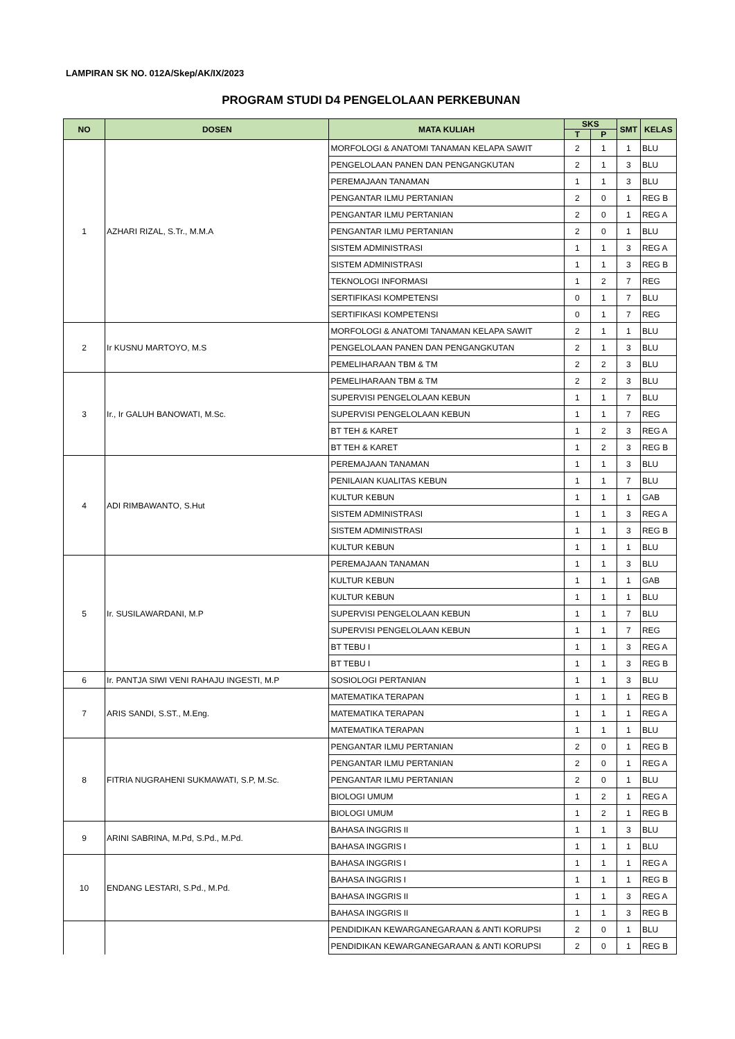LAMPIRAN SK NO. 012A/Skep/AK/IX/2023
PROGRAM STUDI D4 PENGELOLAAN PERKEBUNAN
| NO | DOSEN | MATA KULIAH | SKS | | SMT | KELAS |
| --- | --- | --- | --- | --- | --- | --- |
| | | | T | P | | |
| 1 | AZHARI RIZAL, S.Tr., M.M.A | MORFOLOGI & ANATOMI TANAMAN KELAPA SAWIT | 2 | 1 | 1 | BLU |
| | | PENGELOLAAN PANEN DAN PENGANGKUTAN | 2 | 1 | 3 | BLU |
| | | PEREMAJAAN TANAMAN | 1 | 1 | 3 | BLU |
| | | PENGANTAR ILMU PERTANIAN | 2 | 0 | 1 | REG B |
| | | PENGANTAR ILMU PERTANIAN | 2 | 0 | 1 | REG A |
| | | PENGANTAR ILMU PERTANIAN | 2 | 0 | 1 | BLU |
| | | SISTEM ADMINISTRASI | 1 | 1 | 3 | REG A |
| | | SISTEM ADMINISTRASI | 1 | 1 | 3 | REG B |
| | | TEKNOLOGI INFORMASI | 1 | 2 | 7 | REG |
| | | SERTIFIKASI KOMPETENSI | 0 | 1 | 7 | BLU |
| | | SERTIFIKASI KOMPETENSI | 0 | 1 | 7 | REG |
| 2 | Ir KUSNU MARTOYO, M.S | MORFOLOGI & ANATOMI TANAMAN KELAPA SAWIT | 2 | 1 | 1 | BLU |
| | | PENGELOLAAN PANEN DAN PENGANGKUTAN | 2 | 1 | 3 | BLU |
| | | PEMELIHARAAN TBM & TM | 2 | 2 | 3 | BLU |
| 3 | Ir., Ir GALUH BANOWATI, M.Sc. | PEMELIHARAAN TBM & TM | 2 | 2 | 3 | BLU |
| | | SUPERVISI PENGELOLAAN KEBUN | 1 | 1 | 7 | BLU |
| | | SUPERVISI PENGELOLAAN KEBUN | 1 | 1 | 7 | REG |
| | | BT TEH & KARET | 1 | 2 | 3 | REG A |
| | | BT TEH & KARET | 1 | 2 | 3 | REG B |
| 4 | ADI RIMBAWANTO, S.Hut | PEREMAJAAN TANAMAN | 1 | 1 | 3 | BLU |
| | | PENILAIAN KUALITAS KEBUN | 1 | 1 | 7 | BLU |
| | | KULTUR KEBUN | 1 | 1 | 1 | GAB |
| | | SISTEM ADMINISTRASI | 1 | 1 | 3 | REG A |
| | | SISTEM ADMINISTRASI | 1 | 1 | 3 | REG B |
| | | KULTUR KEBUN | 1 | 1 | 1 | BLU |
| 5 | Ir. SUSILAWARDANI, M.P | PEREMAJAAN TANAMAN | 1 | 1 | 3 | BLU |
| | | KULTUR KEBUN | 1 | 1 | 1 | GAB |
| | | KULTUR KEBUN | 1 | 1 | 1 | BLU |
| | | SUPERVISI PENGELOLAAN KEBUN | 1 | 1 | 7 | BLU |
| | | SUPERVISI PENGELOLAAN KEBUN | 1 | 1 | 7 | REG |
| | | BT TEBU I | 1 | 1 | 3 | REG A |
| | | BT TEBU I | 1 | 1 | 3 | REG B |
| 6 | Ir. PANTJA SIWI VENI RAHAJU INGESTI, M.P | SOSIOLOGI PERTANIAN | 1 | 1 | 3 | BLU |
| 7 | ARIS SANDI, S.ST., M.Eng. | MATEMATIKA TERAPAN | 1 | 1 | 1 | REG B |
| | | MATEMATIKA TERAPAN | 1 | 1 | 1 | REG A |
| | | MATEMATIKA TERAPAN | 1 | 1 | 1 | BLU |
| 8 | FITRIA NUGRAHENI SUKMAWATI, S.P, M.Sc. | PENGANTAR ILMU PERTANIAN | 2 | 0 | 1 | REG B |
| | | PENGANTAR ILMU PERTANIAN | 2 | 0 | 1 | REG A |
| | | PENGANTAR ILMU PERTANIAN | 2 | 0 | 1 | BLU |
| | | BIOLOGI UMUM | 1 | 2 | 1 | REG A |
| | | BIOLOGI UMUM | 1 | 2 | 1 | REG B |
| 9 | ARINI SABRINA, M.Pd, S.Pd., M.Pd. | BAHASA INGGRIS II | 1 | 1 | 3 | BLU |
| | | BAHASA INGGRIS I | 1 | 1 | 1 | BLU |
| 10 | ENDANG LESTARI, S.Pd., M.Pd. | BAHASA INGGRIS I | 1 | 1 | 1 | REG A |
| | | BAHASA INGGRIS I | 1 | 1 | 1 | REG B |
| | | BAHASA INGGRIS II | 1 | 1 | 3 | REG A |
| | | BAHASA INGGRIS II | 1 | 1 | 3 | REG B |
| | | PENDIDIKAN KEWARGANEGARAAN & ANTI KORUPSI | 2 | 0 | 1 | BLU |
| | | PENDIDIKAN KEWARGANEGARAAN & ANTI KORUPSI | 2 | 0 | 1 | REG B |